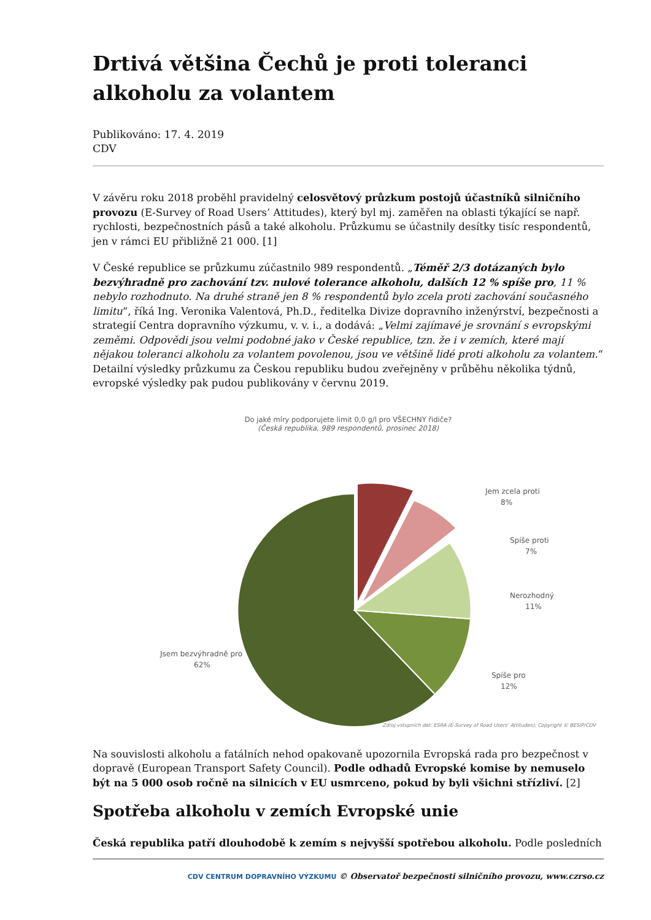Drtivá většina Čechů je proti toleranci alkoholu za volantem
Publikováno: 17. 4. 2019
CDV
V závěru roku 2018 proběhl pravidelný celosvětový průzkum postojů účastníků silničního provozu (E-Survey of Road Users’ Attitudes), který byl mj. zaměřen na oblasti týkající se např. rychlosti, bezpečnostních pásů a také alkoholu. Průzkumu se účastnily desítky tisíc respondentů, jen v rámci EU přibližně 21 000. [1]
V České republice se průzkumu zúčastnilo 989 respondentů. „Téměř 2/3 dotázaných bylo bezvýhradně pro zachování tzv. nulové tolerance alkoholu, dalších 12 % spíše pro, 11 % nebylo rozhodnuto. Na druhé straně jen 8 % respondentů bylo zcela proti zachování současného limitu“, říká Ing. Veronika Valentová, Ph.D., ředitelka Divize dopravního inženýrství, bezpečnosti a strategií Centra dopravního výzkumu, v. v. i., a dodává: „Velmi zajímavé je srovnání s evropskými zeměmi. Odpovědi jsou velmi podobné jako v České republice, tzn. že i v zemích, které mají nějakou toleranci alkoholu za volantem povolenou, jsou ve většině lidé proti alkoholu za volantem.“ Detailní výsledky průzkumu za Českou republiku budou zveřejněny v průběhu několika týdnů, evropské výsledky pak pudou publikovány v červnu 2019.
Do jaké míry podporujete limit 0,0 g/l pro VŠECHNY řidiče?
(Česká republika, 989 respondentů, prosinec 2018)
Jem zcela proti
8%
Spíše proti
7%
Nerozhodný
11%
Jsem bezvýhradně pro
62%
Spíše pro
12%
Zdroj vstupních dat: ESRA (E-Survey of Road Users’ Attitudes); Copyright © BESIP/CDV
Na souvislosti alkoholu a fatálních nehod opakovaně upozornila Evropská rada pro bezpečnost v dopravě (European Transport Safety Council). Podle odhadů Evropské komise by nemuselo být na 5 000 osob ročně na silnicích v EU usmrceno, pokud by byli všichni střízliví. [2]
Spotřeba alkoholu v zemích Evropské unie
Česká republika patří dlouhodobě k zemím s nejvyšší spotřebou alkoholu. Podle posledních
CDV CENTRUM DOPRAVNÍHO VÝZKUMU © Observatoř bezpečnosti silničního provozu, www.czrso.cz